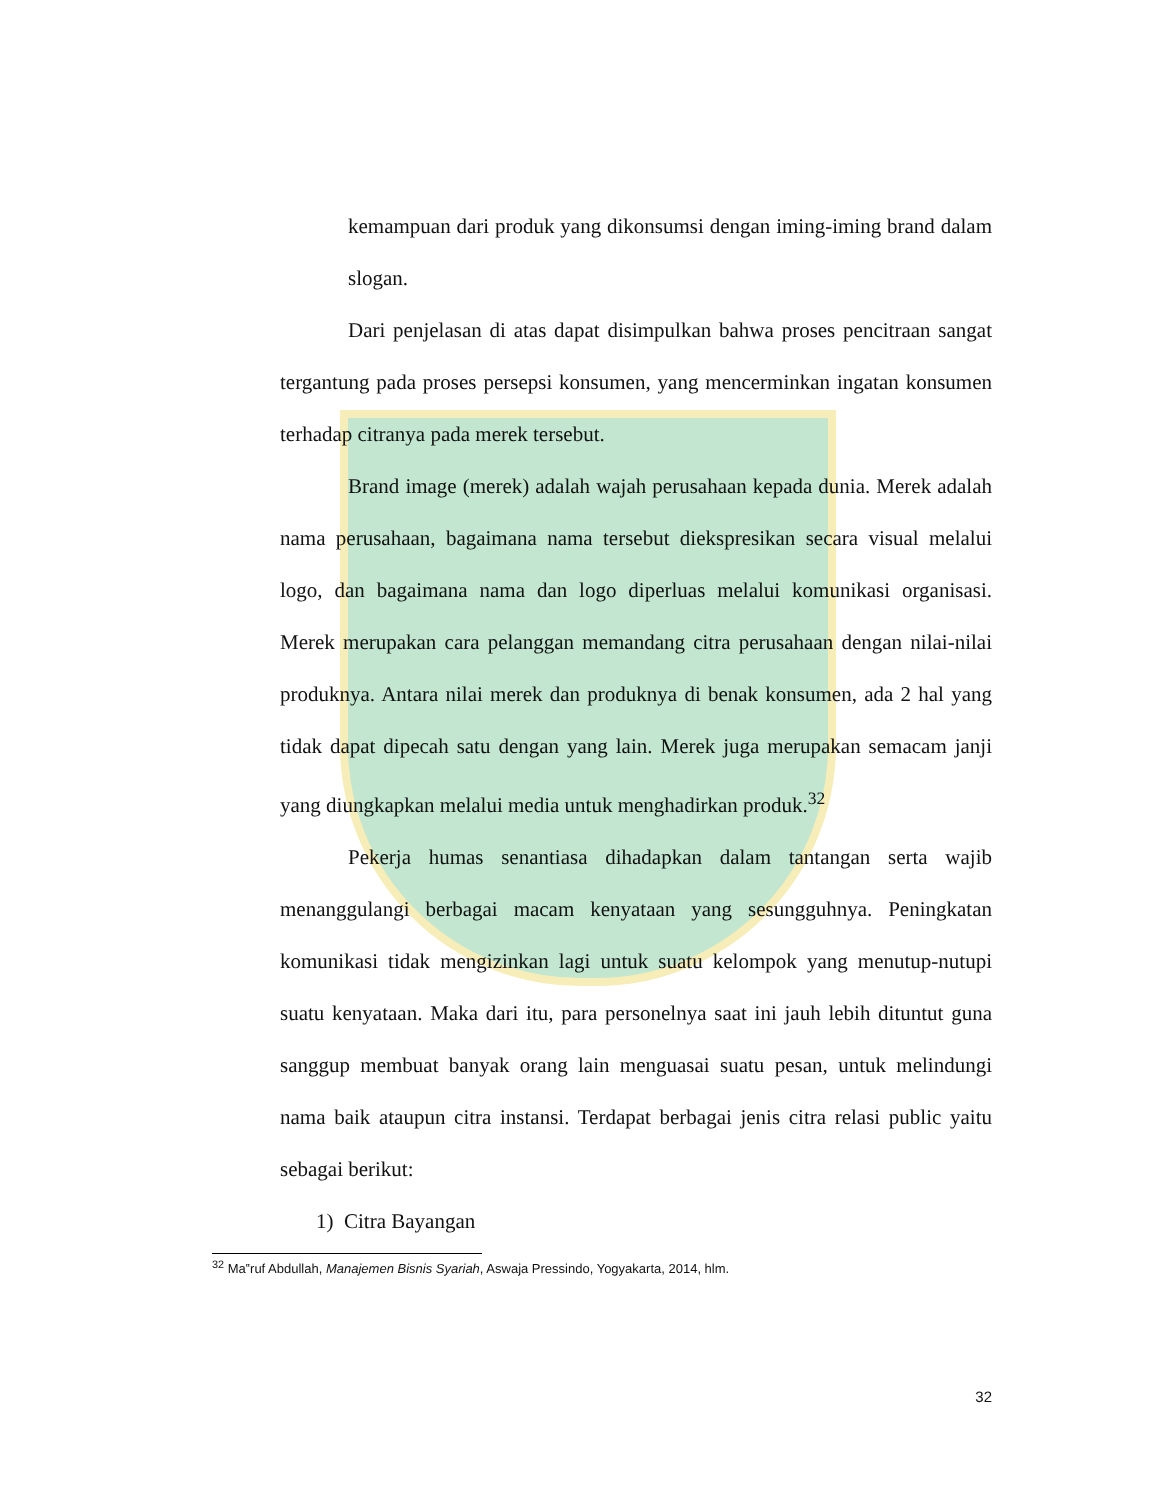kemampuan dari produk yang dikonsumsi dengan iming-iming brand dalam slogan.
Dari penjelasan di atas dapat disimpulkan bahwa proses pencitraan sangat tergantung pada proses persepsi konsumen, yang mencerminkan ingatan konsumen terhadap citranya pada merek tersebut.
Brand image (merek) adalah wajah perusahaan kepada dunia. Merek adalah nama perusahaan, bagaimana nama tersebut diekspresikan secara visual melalui logo, dan bagaimana nama dan logo diperluas melalui komunikasi organisasi. Merek merupakan cara pelanggan memandang citra perusahaan dengan nilai-nilai produknya. Antara nilai merek dan produknya di benak konsumen, ada 2 hal yang tidak dapat dipecah satu dengan yang lain. Merek juga merupakan semacam janji yang diungkapkan melalui media untuk menghadirkan produk.<sup>32</sup>
Pekerja humas senantiasa dihadapkan dalam tantangan serta wajib menanggulangi berbagai macam kenyataan yang sesungguhnya. Peningkatan komunikasi tidak mengizinkan lagi untuk suatu kelompok yang menutup-nutupi suatu kenyataan. Maka dari itu, para personelnya saat ini jauh lebih dituntut guna sanggup membuat banyak orang lain menguasai suatu pesan, untuk melindungi nama baik ataupun citra instansi. Terdapat berbagai jenis citra relasi public yaitu sebagai berikut:
1) Citra Bayangan
<sup>32</sup> Ma‟ruf Abdullah, Manajemen Bisnis Syariah, Aswaja Pressindo, Yogyakarta, 2014, hlm.
32